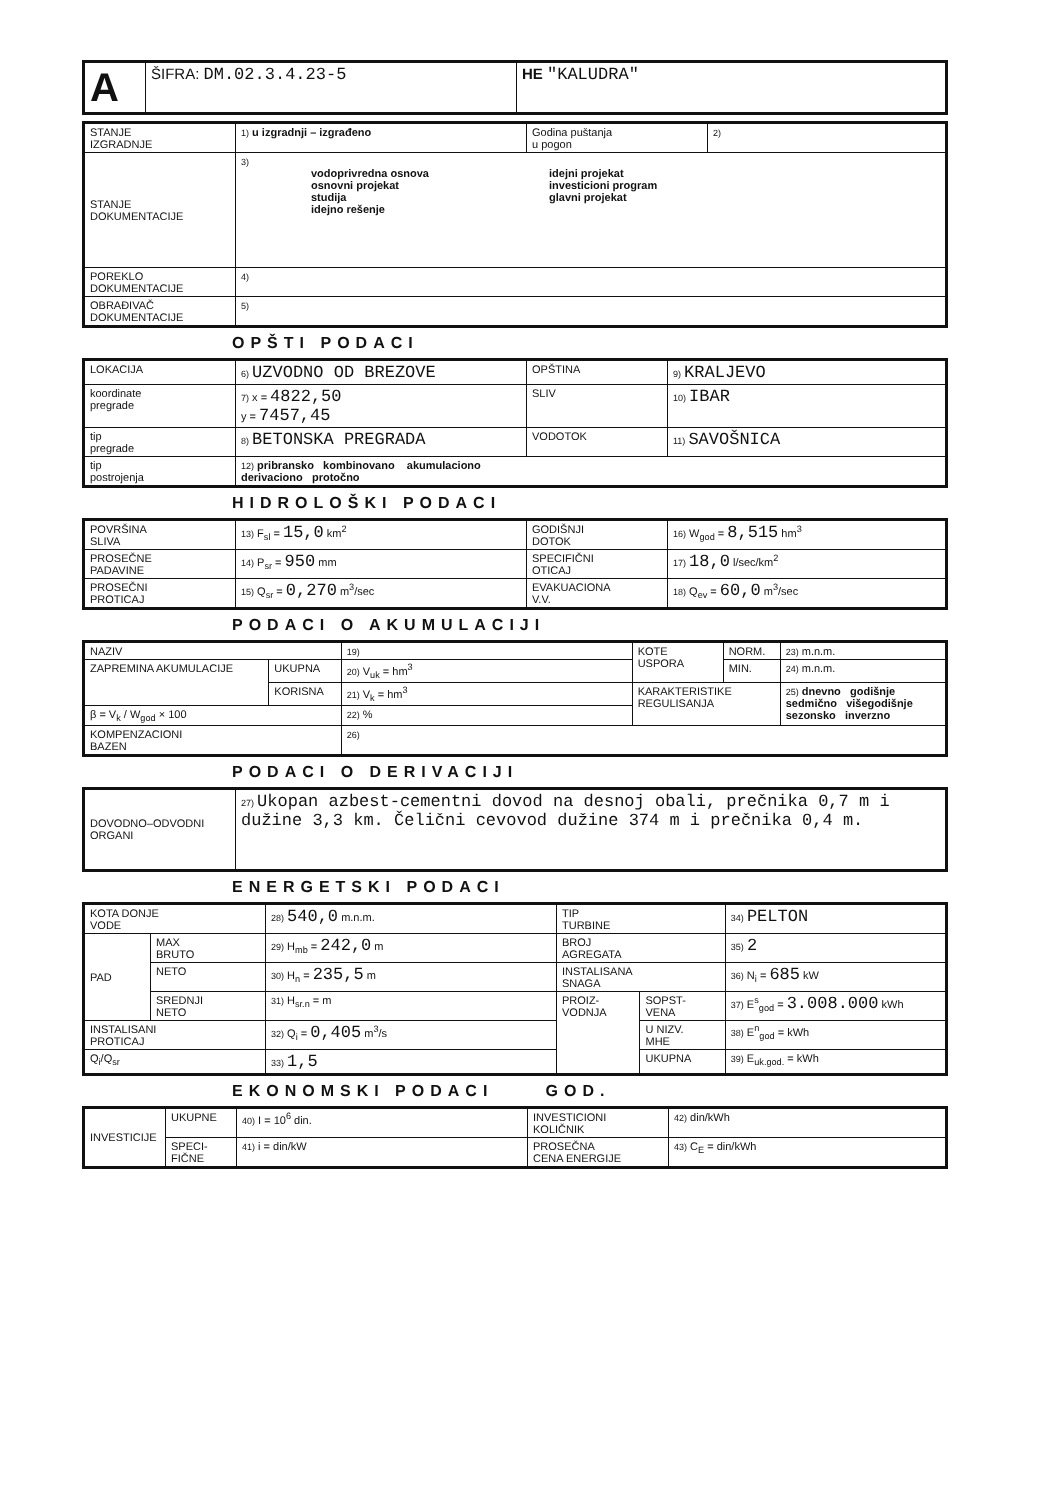| A | ŠIFRA: DM.02.3.4.23-5 | HE "KALUDRA" |
| STANJE IZGRADNJE | 1) u izgradnji – izgrađeno | Godina puštanja u pogon | 2) |
| STANJE DOKUMENTACIJE | 3) vodoprivredna osnova osnovni projekat studija idejno rešenje idejni projekat investicioni program glavni projekat | | |
| POREKLO DOKUMENTACIJE | 4) | | |
| OBRAĐIVAČ DOKUMENTACIJE | 5) | | |
OPŠTI PODACI
| LOKACIJA | 6) UZVODNO OD BREZOVE | OPŠTINA | 9) KRALJEVO |
| koordinate pregrade | 7) x = 4822,50 y = 7457,45 | SLIV | 10) IBAR |
| tip pregrade | 8) BETONSKA PREGRADA | VODOTOK | 11) SAVOŠNICA |
| tip postrojenja | 12) pribransko kombinovano akumulaciono derivaciono protočno | | |
HIDROLOŠKI PODACI
| POVRŠINA SLIVA | 13) F<sub>sl</sub> = 15,0 km<sup>2</sup> | GODIŠNJI DOTOK | 16) W<sub>god</sub> = 8,515 hm<sup>3</sup> |
| PROSEČNE PADAVINE | 14) P<sub>sr</sub> = 950 mm | SPECIFIČNI OTICAJ | 17) 18,0 l/sec/km<sup>2</sup> |
| PROSEČNI PROTICAJ | 15) Q<sub>sr</sub> = 0,270 m<sup>3</sup>/sec | EVAKUACIONA V.V. | 18) Q<sub>ev</sub> = 60,0 m<sup>3</sup>/sec |
PODACI O AKUMULACIJI
| NAZIV | | 19) | KOTE USPORA | NORM. | 23) m.n.m. |
| ZAPREMINA AKUMULACIJE | UKUPNA | 20) V<sub>uk</sub> = hm<sup>3</sup> | | MIN. | 24) m.n.m. |
| | KORISNA | 21) V<sub>k</sub> = hm<sup>3</sup> | KARAKTERISTIKE REGULISANJA | | 25) dnevno godišnje sedmično višegodišnje sezonsko inverzno |
| β = V<sub>k</sub> / W<sub>god</sub> × 100 | | 22) % | | | |
| KOMPENZACIONI BAZEN | | 26) | | | |
PODACI O DERIVACIJI
| DOVODNO–ODVODNI ORGANI | 27) Ukopan azbest-cementni dovod na desnoj obali, prečnika 0,7 m i dužine 3,3 km. Čelični cevovod dužine 374 m i prečnika 0,4 m. |
ENERGETSKI PODACI
| KOTA DONJE VODE | | 28) 540,0 m.n.m. | TIP TURBINE | | 34) PELTON |
| PAD | MAX BRUTO | 29) H<sub>mb</sub> = 242,0 m | BROJ AGREGATA | | 35) 2 |
| | NETO | 30) H<sub>n</sub> = 235,5 m | INSTALISANA SNAGA | | 36) N<sub>i</sub> = 685 kW |
| | SREDNJI NETO | 31) H<sub>sr.n</sub> = m | PROIZ- VODNJA | SOPST- VENA | 37) E<sup>s</sup><sub>god</sub> = 3.008.000 kWh |
| INSTALISANI PROTICAJ | | 32) Q<sub>i</sub> = 0,405 m<sup>3</sup>/s | | U NIZV. MHE | 38) E<sup>n</sup><sub>god</sub> = kWh |
| Q<sub>i</sub>/Q<sub>sr</sub> | | 33) 1,5 | | UKUPNA | 39) E<sub>uk.god.</sub> = kWh |
EKONOMSKI PODACI GOD.
| INVESTICIJE | UKUPNE | 40) I = 10<sup>6</sup> din. | INVESTICIONI KOLIČNIK | 42) din/kWh |
| | SPECI- FIČNE | 41) i = din/kW | PROSEČNA CENA ENERGIJE | 43) C<sub>E</sub> = din/kWh |